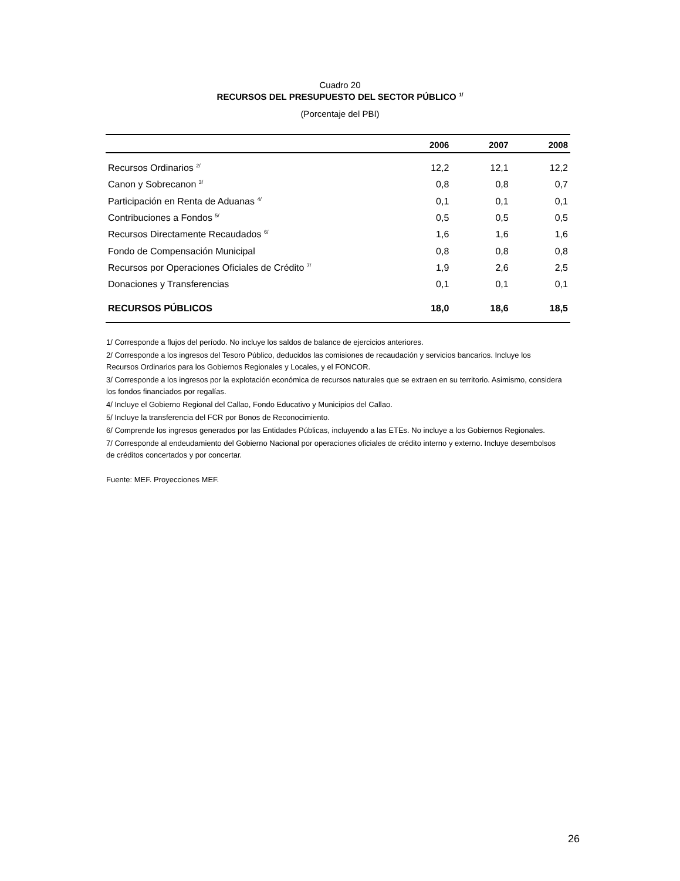Cuadro 20
RECURSOS DEL PRESUPUESTO DEL SECTOR PÚBLICO <sup>1/</sup>
(Porcentaje del PBI)
| | 2006 | 2007 | 2008 |
| --- | --- | --- | --- |
| Recursos Ordinarios <sup>2/</sup> | 12,2 | 12,1 | 12,2 |
| Canon y Sobrecanon <sup>3/</sup> | 0,8 | 0,8 | 0,7 |
| Participación en Renta de Aduanas <sup>4/</sup> | 0,1 | 0,1 | 0,1 |
| Contribuciones a Fondos <sup>5/</sup> | 0,5 | 0,5 | 0,5 |
| Recursos Directamente Recaudados <sup>6/</sup> | 1,6 | 1,6 | 1,6 |
| Fondo de Compensación Municipal | 0,8 | 0,8 | 0,8 |
| Recursos por Operaciones Oficiales de Crédito <sup>7/</sup> | 1,9 | 2,6 | 2,5 |
| Donaciones y Transferencias | 0,1 | 0,1 | 0,1 |
| RECURSOS PÚBLICOS | 18,0 | 18,6 | 18,5 |
1/ Corresponde a flujos del período. No incluye los saldos de balance de ejercicios anteriores.
2/ Corresponde a los ingresos del Tesoro Público, deducidos las comisiones de recaudación y servicios bancarios. Incluye los Recursos Ordinarios para los Gobiernos Regionales y Locales, y el FONCOR.
3/ Corresponde a los ingresos por la explotación económica de recursos naturales que se extraen en su territorio. Asimismo, considera los fondos financiados por regalías.
4/ Incluye el Gobierno Regional del Callao, Fondo Educativo y Municipios del Callao.
5/ Incluye la transferencia del FCR por Bonos de Reconocimiento.
6/ Comprende los ingresos generados por las Entidades Públicas, incluyendo a las ETEs. No incluye a los Gobiernos Regionales.
7/ Corresponde al endeudamiento del Gobierno Nacional por operaciones oficiales de crédito interno y externo. Incluye desembolsos de créditos concertados y por concertar.
Fuente: MEF. Proyecciones MEF.
26